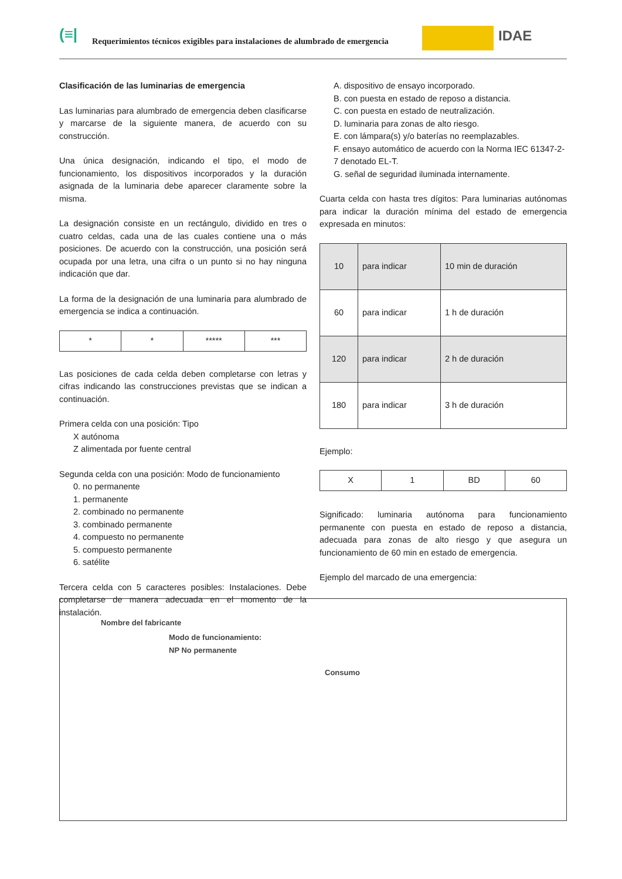(≡| Requerimientos técnicos exigibles para instalaciones de alumbrado de emergencia IDAE
Clasificación de las luminarias de emergencia
Las luminarias para alumbrado de emergencia deben clasificarse y marcarse de la siguiente manera, de acuerdo con su construcción.
Una única designación, indicando el tipo, el modo de funcionamiento, los dispositivos incorporados y la duración asignada de la luminaria debe aparecer claramente sobre la misma.
La designación consiste en un rectángulo, dividido en tres o cuatro celdas, cada una de las cuales contiene una o más posiciones. De acuerdo con la construcción, una posición será ocupada por una letra, una cifra o un punto si no hay ninguna indicación que dar.
La forma de la designación de una luminaria para alumbrado de emergencia se indica a continuación.
| * | * | ***** | *** |
Las posiciones de cada celda deben completarse con letras y cifras indicando las construcciones previstas que se indican a continuación.
Primera celda con una posición: Tipo
X autónoma
Z alimentada por fuente central
Segunda celda con una posición: Modo de funcionamiento
0. no permanente
1. permanente
2. combinado no permanente
3. combinado permanente
4. compuesto no permanente
5. compuesto permanente
6. satélite
Tercera celda con 5 caracteres posibles: Instalaciones. Debe completarse de manera adecuada en el momento de la instalación.
A. dispositivo de ensayo incorporado.
B. con puesta en estado de reposo a distancia.
C. con puesta en estado de neutralización.
D. luminaria para zonas de alto riesgo.
E. con lámpara(s) y/o baterías no reemplazables.
F. ensayo automático de acuerdo con la Norma IEC 61347-2-7 denotado EL-T.
G. señal de seguridad iluminada internamente.
Cuarta celda con hasta tres dígitos: Para luminarias autónomas para indicar la duración mínima del estado de emergencia expresada en minutos:
| 10 | para indicar | 10 min de duración |
| 60 | para indicar | 1 h de duración |
| 120 | para indicar | 2 h de duración |
| 180 | para indicar | 3 h de duración |
Ejemplo:
| X | 1 | BD | 60 |
Significado: luminaria autónoma para funcionamiento permanente con puesta en estado de reposo a distancia, adecuada para zonas de alto riesgo y que asegura un funcionamiento de 60 min en estado de emergencia.
Ejemplo del marcado de una emergencia:
Nombre del fabricante
Modo de funcionamiento:
NP No permanente
Consumo